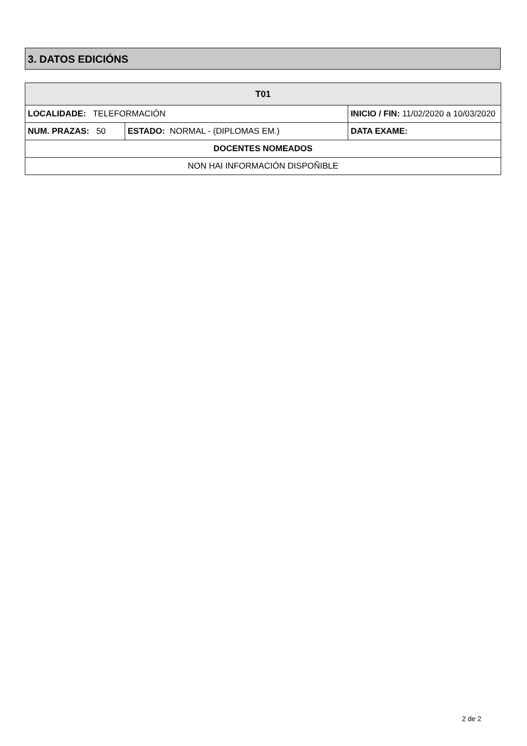3. DATOS EDICIÓNS
| T01 | | | |
| --- | --- | --- | --- |
| LOCALIDADE: TELEFORMACIÓN | | INICIO / FIN: 11/02/2020 a 10/03/2020 | |
| NUM. PRAZAS: 50 | ESTADO: NORMAL - (DIPLOMAS EM.) | | DATA EXAME: |
| DOCENTES NOMEADOS | | | |
| NON HAI INFORMACIÓN DISPOÑIBLE | | | |
2 de 2